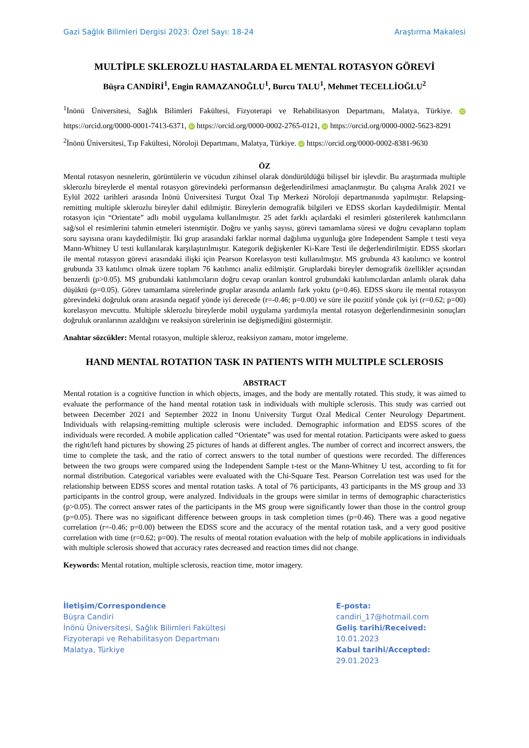Gazi Sağlık Bilimleri Dergisi 2023: Özel Sayı: 18-24 Araştırma Makalesi
MULTİPLE SKLEROZLU HASTALARDA EL MENTAL ROTASYON GÖREVİ
Büşra CANDİRİ<sup>1</sup>, Engin RAMAZANOĞLU<sup>1</sup>, Burcu TALU<sup>1</sup>, Mehmet TECELLİOĞLU<sup>2</sup>
<sup>1</sup> İnönü Üniversitesi, Sağlık Bilimleri Fakültesi, Fizyoterapi ve Rehabilitasyon Departmanı, Malatya, Türkiye. iD https://orcid.org/0000-0001-7413-6371, iD https://orcid.org/0000-0002-2765-0121, iD https://orcid.org/0000-0002-5623-8291
<sup>2</sup> İnönü Üniversitesi, Tıp Fakültesi, Nöroloji Departmanı, Malatya, Türkiye. iD https://orcid.org/0000-0002-8381-9630
ÖZ
Mental rotasyon nesnelerin, görüntülerin ve vücudun zihinsel olarak döndürüldüğü bilişsel bir işlevdir. Bu araştırmada multiple sklerozlu bireylerde el mental rotasyon görevindeki performansın değerlendirilmesi amaçlanmıştır. Bu çalışma Aralık 2021 ve Eylül 2022 tarihleri arasında İnönü Üniversitesi Turgut Özal Tıp Merkezi Nöroloji departmanında yapılmıştır. Relapsing-remitting multiple sklerozlu bireyler dahil edilmiştir. Bireylerin demografik bilgileri ve EDSS skorları kaydedilmiştir. Mental rotasyon için “Orientate” adlı mobil uygulama kullanılmıştır. 25 adet farklı açılardaki el resimleri gösterilerek katılımcıların sağ/sol el resimlerini tahmin etmeleri istenmiştir. Doğru ve yanlış sayısı, görevi tamamlama süresi ve doğru cevapların toplam soru sayısına oranı kaydedilmiştir. İki grup arasındaki farklar normal dağılıma uygunluğa göre Independent Sample t testi veya Mann-Whitney U testi kullanılarak karşılaştırılmıştır. Kategorik değişkenler Ki-Kare Testi ile değerlendirilmiştir. EDSS skorları ile mental rotasyon görevi arasındaki ilişki için Pearson Korelasyon testi kullanılmıştır. MS grubunda 43 katılımcı ve kontrol grubunda 33 katılımcı olmak üzere toplam 76 katılımcı analiz edilmiştir. Gruplardaki bireyler demografik özellikler açısından benzerdi (p>0.05). MS grubundaki katılımcıların doğru cevap oranları kontrol grubundaki katılımcılardan anlamlı olarak daha düşüktü (p=0.05). Görev tamamlama sürelerinde gruplar arasında anlamlı fark yoktu (p=0.46). EDSS skoru ile mental rotasyon görevindeki doğruluk oranı arasında negatif yönde iyi derecede (r=-0.46; p=0.00) ve süre ile pozitif yönde çok iyi (r=0.62; p=00) korelasyon mevcuttu. Multiple sklerozlu bireylerde mobil uygulama yardımıyla mental rotasyon değerlendirmesinin sonuçları doğruluk oranlarının azaldığını ve reaksiyon sürelerinin ise değişmediğini göstermiştir.
Anahtar sözcükler: Mental rotasyon, multiple skleroz, reaksiyon zamanı, motor imgeleme.
HAND MENTAL ROTATION TASK IN PATIENTS WITH MULTIPLE SCLEROSIS
ABSTRACT
Mental rotation is a cognitive function in which objects, images, and the body are mentally rotated. This study, it was aimed to evaluate the performance of the hand mental rotation task in individuals with multiple sclerosis. This study was carried out between December 2021 and September 2022 in Inonu University Turgut Ozal Medical Center Neurology Department. Individuals with relapsing-remitting multiple sclerosis were included. Demographic information and EDSS scores of the individuals were recorded. A mobile application called “Orientate” was used for mental rotation. Participants were asked to guess the right/left hand pictures by showing 25 pictures of hands at different angles. The number of correct and incorrect answers, the time to complete the task, and the ratio of correct answers to the total number of questions were recorded. The differences between the two groups were compared using the Independent Sample t-test or the Mann-Whitney U test, according to fit for normal distribution. Categorical variables were evaluated with the Chi-Square Test. Pearson Correlation test was used for the relationship between EDSS scores and mental rotation tasks. A total of 76 participants, 43 participants in the MS group and 33 participants in the control group, were analyzed. Individuals in the groups were similar in terms of demographic characteristics (p>0.05). The correct answer rates of the participants in the MS group were significantly lower than those in the control group (p=0.05). There was no significant difference between groups in task completion times (p=0.46). There was a good negative correlation (r=-0.46; p=0.00) between the EDSS score and the accuracy of the mental rotation task, and a very good positive correlation with time (r=0.62; p=00). The results of mental rotation evaluation with the help of mobile applications in individuals with multiple sclerosis showed that accuracy rates decreased and reaction times did not change.
Keywords: Mental rotation, multiple sclerosis, reaction time, motor imagery.
İletişim/Correspondence
Büşra Candiri
İnönü Üniversitesi, Sağlık Bilimleri Fakültesi
Fizyoterapi ve Rehabilitasyon Departmanı
Malatya, Türkiye
E-posta: candiri_17@hotmail.com
Geliş tarihi/Received: 10.01.2023
Kabul tarihi/Accepted: 29.01.2023